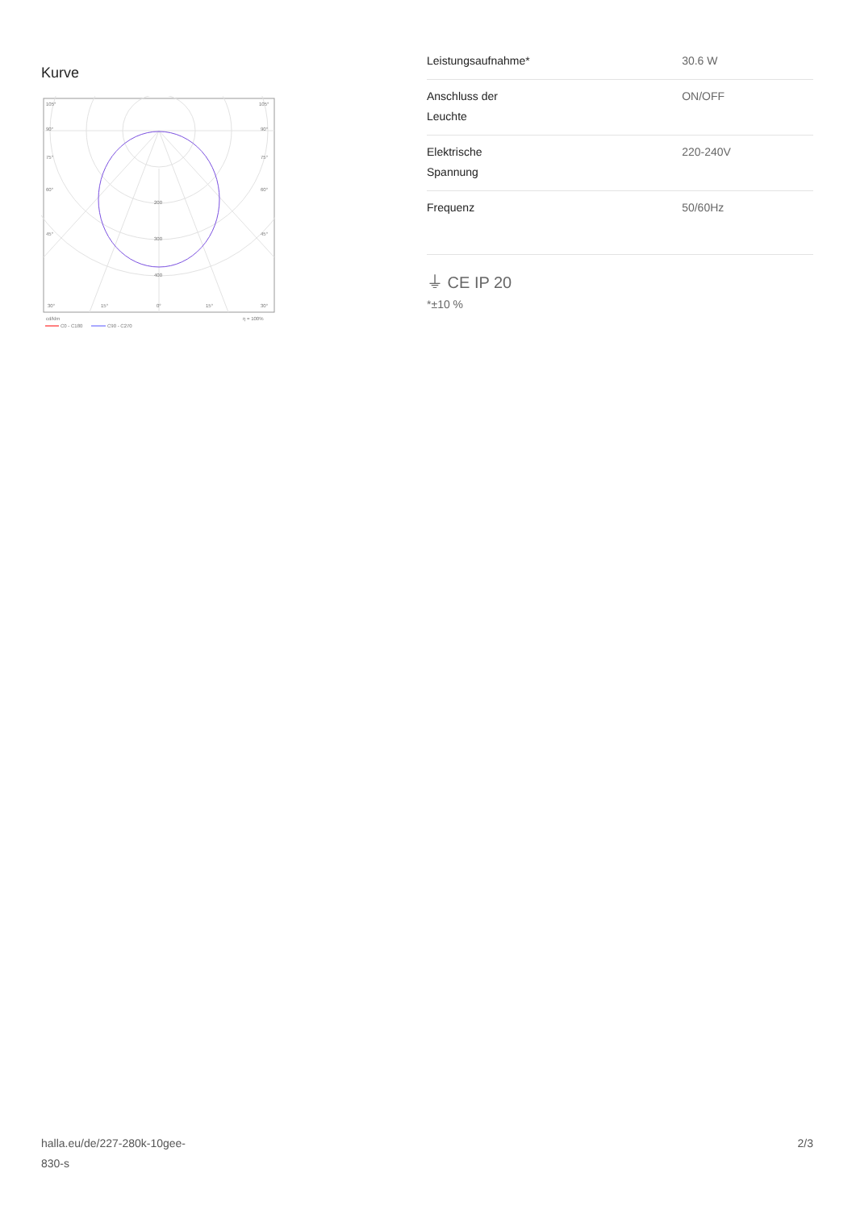Kurve
105°
105°
90°
90°
75°
75°
60°
60°
45°
45°
200
300
400
30°
15°
0°
15°
30°
cd/klm
η = 100%
C0 - C180
C90 - C270
| Leistungsaufnahme* | 30.6 W |
| Anschluss der Leuchte | ON/OFF |
| Elektrische Spannung | 220-240V |
| Frequenz | 50/60Hz |
⏚ CE IP 20
*±10 %
halla.eu/de/227-280k-10gee-
830-s
2/3